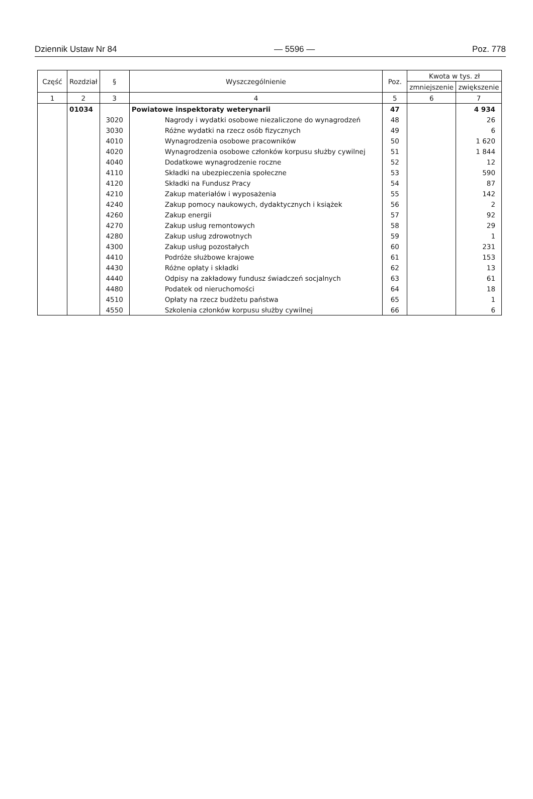Dziennik Ustaw Nr 84 — 5596 — Poz. 778
| Część | Rozdział | § | Wyszczególnienie | Poz. | Kwota w tys. zł | |
| --- | --- | --- | --- | --- | --- | --- |
| | | | | | zmniejszenie | zwiększenie |
| 1 | 2 | 3 | 4 | 5 | 6 | 7 |
| | 01034 | | Powiatowe inspektoraty weterynarii | 47 | | 4 934 |
| | | 3020 | Nagrody i wydatki osobowe niezaliczone do wynagrodzeń | 48 | | 26 |
| | | 3030 | Różne wydatki na rzecz osób fizycznych | 49 | | 6 |
| | | 4010 | Wynagrodzenia osobowe pracowników | 50 | | 1 620 |
| | | 4020 | Wynagrodzenia osobowe członków korpusu służby cywilnej | 51 | | 1 844 |
| | | 4040 | Dodatkowe wynagrodzenie roczne | 52 | | 12 |
| | | 4110 | Składki na ubezpieczenia społeczne | 53 | | 590 |
| | | 4120 | Składki na Fundusz Pracy | 54 | | 87 |
| | | 4210 | Zakup materiałów i wyposażenia | 55 | | 142 |
| | | 4240 | Zakup pomocy naukowych, dydaktycznych i książek | 56 | | 2 |
| | | 4260 | Zakup energii | 57 | | 92 |
| | | 4270 | Zakup usług remontowych | 58 | | 29 |
| | | 4280 | Zakup usług zdrowotnych | 59 | | 1 |
| | | 4300 | Zakup usług pozostałych | 60 | | 231 |
| | | 4410 | Podróże służbowe krajowe | 61 | | 153 |
| | | 4430 | Różne opłaty i składki | 62 | | 13 |
| | | 4440 | Odpisy na zakładowy fundusz świadczeń socjalnych | 63 | | 61 |
| | | 4480 | Podatek od nieruchomości | 64 | | 18 |
| | | 4510 | Opłaty na rzecz budżetu państwa | 65 | | 1 |
| | | 4550 | Szkolenia członków korpusu służby cywilnej | 66 | | 6 |